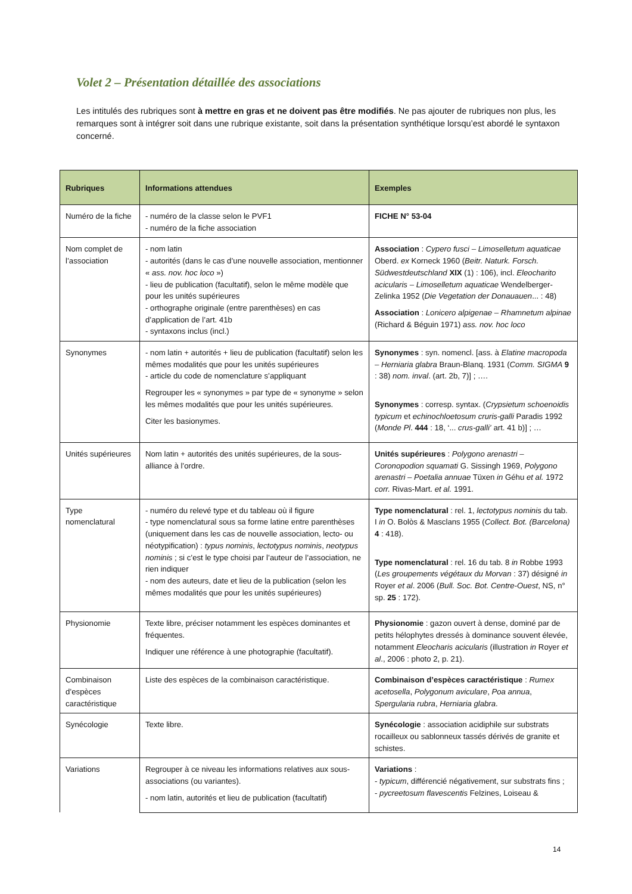Volet 2 – Présentation détaillée des associations
Les intitulés des rubriques sont à mettre en gras et ne doivent pas être modifiés. Ne pas ajouter de rubriques non plus, les remarques sont à intégrer soit dans une rubrique existante, soit dans la présentation synthétique lorsqu’est abordé le syntaxon concerné.
| Rubriques | Informations attendues | Exemples |
| --- | --- | --- |
| Numéro de la fiche | - numéro de la classe selon le PVF1 - numéro de la fiche association | FICHE N° 53-04 |
| Nom complet de l’association | - nom latin - autorités (dans le cas d’une nouvelle association, mentionner « ass. nov. hoc loco ») - lieu de publication (facultatif), selon le même modèle que pour les unités supérieures - orthographe originale (entre parenthèses) en cas d’application de l’art. 41b - syntaxons inclus (incl.) | Association : Cypero fusci – Limoselletum aquaticae Oberd. ex Korneck 1960 ( Beitr. Naturk. Forsch. Südwestdeutschland XIX (1) : 106), incl. Eleocharito acicularis – Limoselletum aquaticae Wendelberger-Zelinka 1952 ( Die Vegetation der Donauauen ... : 48) Association : Lonicero alpigenae – Rhamnetum alpinae (Richard & Béguin 1971) ass. nov. hoc loco |
| Synonymes | - nom latin + autorités + lieu de publication (facultatif) selon les mêmes modalités que pour les unités supérieures - article du code de nomenclature s’appliquant Regrouper les « synonymes » par type de « synonyme » selon les mêmes modalités que pour les unités supérieures. Citer les basionymes. | Synonymes : syn. nomencl. [ass. à Elatine macropoda – Herniaria glabra Braun-Blanq. 1931 ( Comm. SIGMA 9 : 38) nom. inval . (art. 2b, 7)] ; …. Synonymes : corresp. syntax. ( Crypsietum schoenoidis typicum et echinochloetosum cruris-galli Paradis 1992 ( Monde Pl . 444 : 18, ‘... crus-galli’ art. 41 b)] ; … |
| Unités supérieures | Nom latin + autorités des unités supérieures, de la sous-alliance à l’ordre. | Unités supérieures : Polygono arenastri – Coronopodion squamati G. Sissingh 1969, Polygono arenastri – Poetalia annuae Tüxen in Géhu et al. 1972 corr. Rivas-Mart. et al. 1991. |
| Type nomenclatural | - numéro du relevé type et du tableau où il figure - type nomenclatural sous sa forme latine entre parenthèses (uniquement dans les cas de nouvelle association, lecto- ou néotypification) : typus nominis , lectotypus nominis , neotypus nominis ; si c’est le type choisi par l’auteur de l’association, ne rien indiquer - nom des auteurs, date et lieu de la publication (selon les mêmes modalités que pour les unités supérieures) | Type nomenclatural : rel. 1, lectotypus nominis du tab. I in O. Bolòs & Masclans 1955 ( Collect. Bot. (Barcelona) 4 : 418). Type nomenclatural : rel. 16 du tab. 8 in Robbe 1993 ( Les groupements végétaux du Morvan : 37) désigné in Royer et al . 2006 ( Bull. Soc. Bot. Centre-Ouest , NS, n° sp. 25 : 172). |
| Physionomie | Texte libre, préciser notamment les espèces dominantes et fréquentes. Indiquer une référence à une photographie (facultatif). | Physionomie : gazon ouvert à dense, dominé par de petits hélophytes dressés à dominance souvent élevée, notamment Eleocharis acicularis (illustration in Royer et al ., 2006 : photo 2, p. 21). |
| Combinaison d’espèces caractéristique | Liste des espèces de la combinaison caractéristique. | Combinaison d’espèces caractéristique : Rumex acetosella , Polygonum aviculare , Poa annua , Spergularia rubra , Herniaria glabra . |
| Synécologie | Texte libre. | Synécologie : association acidiphile sur substrats rocailleux ou sablonneux tassés dérivés de granite et schistes. |
| Variations | Regrouper à ce niveau les informations relatives aux sous-associations (ou variantes). - nom latin, autorités et lieu de publication (facultatif) | Variations : - typicum , différencié négativement, sur substrats fins ; - pycreetosum flavescentis Felzines, Loiseau & |
14